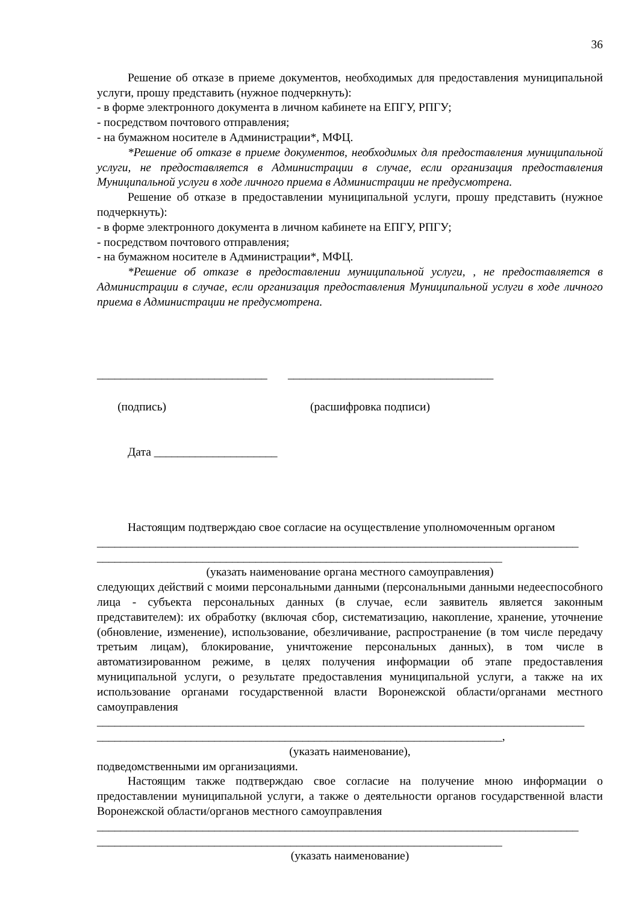36
Решение об отказе в приеме документов, необходимых для предоставления муниципальной услуги, прошу представить (нужное подчеркнуть):
- в форме электронного документа в личном кабинете на ЕПГУ, РПГУ;
- посредством почтового отправления;
- на бумажном носителе в Администрации*, МФЦ.
*Решение об отказе в приеме документов, необходимых для предоставления муниципальной услуги, не предоставляется в Администрации в случае, если организация предоставления Муниципальной услуги в ходе личного приема в Администрации не предусмотрена.
Решение об отказе в предоставлении муниципальной услуги, прошу представить (нужное подчеркнуть):
- в форме электронного документа в личном кабинете на ЕПГУ, РПГУ;
- посредством почтового отправления;
- на бумажном носителе в Администрации*, МФЦ.
*Решение об отказе в предоставлении муниципальной услуги, , не предоставляется в Администрации в случае, если организация предоставления Муниципальной услуги в ходе личного приема в Администрации не предусмотрена.
_____________________________ ___________________________________
(подпись) (расшифровка подписи)
Дата _____________________
Настоящим подтверждаю свое согласие на осуществление уполномоченным органом
__________________________________________________________________________________
_____________________________________________________________________
(указать наименование органа местного самоуправления)
следующих действий с моими персональными данными (персональными данными недееспособного лица - субъекта персональных данных (в случае, если заявитель является законным представителем): их обработку (включая сбор, систематизацию, накопление, хранение, уточнение (обновление, изменение), использование, обезличивание, распространение (в том числе передачу третьим лицам), блокирование, уничтожение персональных данных), в том числе в автоматизированном режиме, в целях получения информации об этапе предоставления муниципальной услуги, о результате предоставления муниципальной услуги, а также на их использование органами государственной власти Воронежской области/органами местного самоуправления
___________________________________________________________________________________
_____________________________________________________________________,
(указать наименование),
подведомственными им организациями.
Настоящим также подтверждаю свое согласие на получение мною информации о предоставлении муниципальной услуги, а также о деятельности органов государственной власти Воронежской области/органов местного самоуправления
__________________________________________________________________________________
_____________________________________________________________________
(указать наименование)